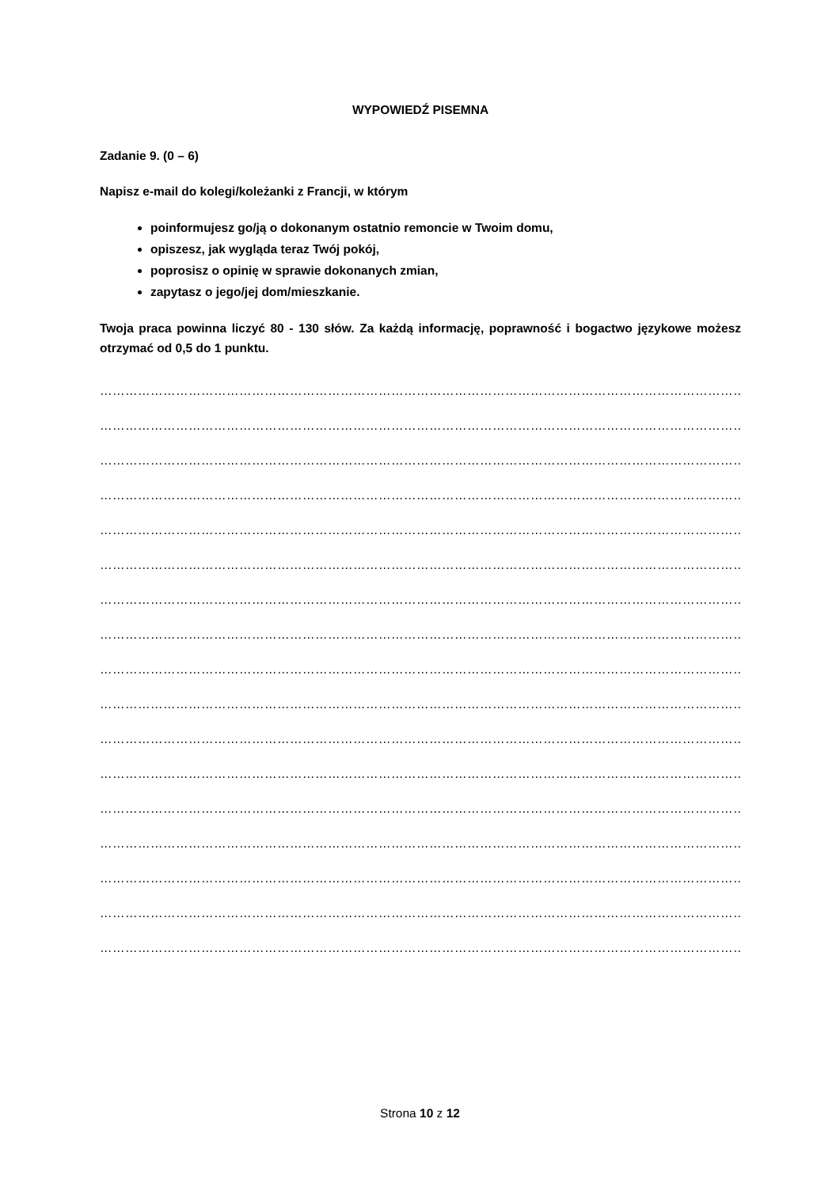WYPOWIEDŹ PISEMNA
Zadanie 9. (0 – 6)
Napisz e-mail do kolegi/koleżanki z Francji, w którym
poinformujesz go/ją o dokonanym ostatnio remoncie w Twoim domu,
opiszesz, jak wygląda teraz Twój pokój,
poprosisz o opinię w sprawie dokonanych zmian,
zapytasz o jego/jej dom/mieszkanie.
Twoja praca powinna liczyć 80 - 130 słów. Za każdą informację, poprawność i bogactwo językowe możesz otrzymać od 0,5 do 1 punktu.
………………………………………………………………………………………………………………………………………………………
………………………………………………………………………………………………………………………………………………………
………………………………………………………………………………………………………………………………………………………
………………………………………………………………………………………………………………………………………………………
………………………………………………………………………………………………………………………………………………………
………………………………………………………………………………………………………………………………………………………
………………………………………………………………………………………………………………………………………………………
………………………………………………………………………………………………………………………………………………………
………………………………………………………………………………………………………………………………………………………
………………………………………………………………………………………………………………………………………………………
………………………………………………………………………………………………………………………………………………………
………………………………………………………………………………………………………………………………………………………
………………………………………………………………………………………………………………………………………………………
………………………………………………………………………………………………………………………………………………………
………………………………………………………………………………………………………………………………………………………
………………………………………………………………………………………………………………………………………………………
………………………………………………………………………………………………………………………………………………………
Strona 10 z 12